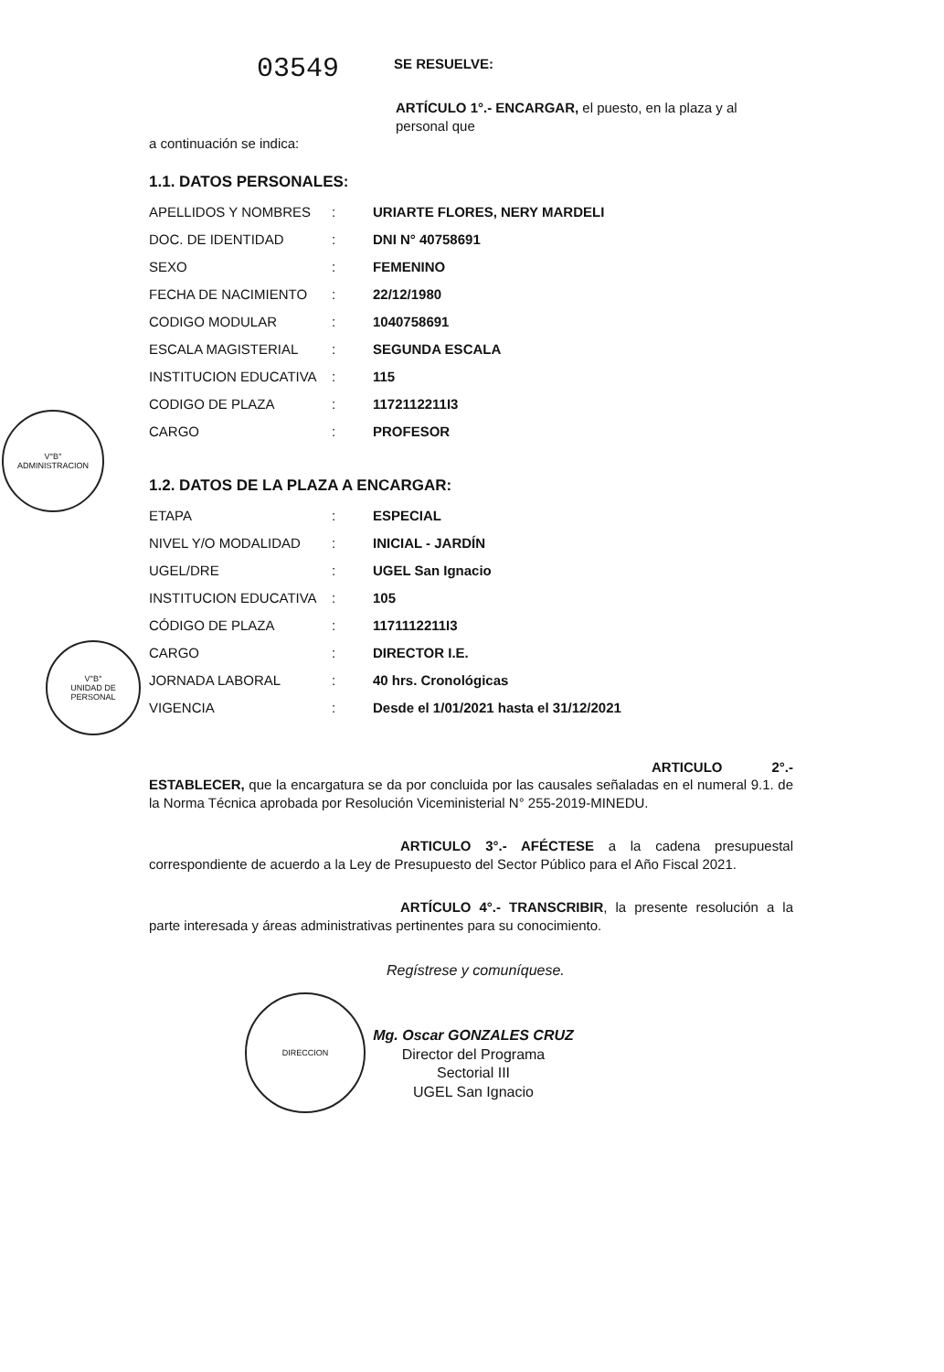03549
SE RESUELVE:
ARTÍCULO 1°.- ENCARGAR, el puesto, en la plaza y al personal que
a continuación se indica:
1.1. DATOS PERSONALES:
| APELLIDOS Y NOMBRES | : | URIARTE FLORES, NERY MARDELI |
| DOC. DE IDENTIDAD | : | DNI N° 40758691 |
| SEXO | : | FEMENINO |
| FECHA DE NACIMIENTO | : | 22/12/1980 |
| CODIGO MODULAR | : | 1040758691 |
| ESCALA MAGISTERIAL | : | SEGUNDA ESCALA |
| INSTITUCION EDUCATIVA | : | 115 |
| CODIGO DE PLAZA | : | 1172112211I3 |
| CARGO | : | PROFESOR |
1.2. DATOS DE LA PLAZA A ENCARGAR:
| ETAPA | : | ESPECIAL |
| NIVEL Y/O MODALIDAD | : | INICIAL - JARDÍN |
| UGEL/DRE | : | UGEL San Ignacio |
| INSTITUCION EDUCATIVA | : | 105 |
| CÓDIGO DE PLAZA | : | 1171112211I3 |
| CARGO | : | DIRECTOR I.E. |
| JORNADA LABORAL | : | 40 hrs. Cronológicas |
| VIGENCIA | : | Desde el 1/01/2021 hasta el 31/12/2021 |
ARTICULO 2°.- ESTABLECER, que la encargatura se da por concluida por las causales señaladas en el numeral 9.1. de la Norma Técnica aprobada por Resolución Viceministerial N° 255-2019-MINEDU.
ARTICULO 3°.- AFÉCTESE a la cadena presupuestal correspondiente de acuerdo a la Ley de Presupuesto del Sector Público para el Año Fiscal 2021.
ARTÍCULO 4°.- TRANSCRIBIR, la presente resolución a la parte interesada y áreas administrativas pertinentes para su conocimiento.
Regístrese y comuníquese.
Mg. Oscar GONZALES CRUZ
Director del Programa Sectorial III
UGEL San Ignacio
V°B°
ADMINISTRACION
V°B°
UNIDAD DE PERSONAL
DIRECCION